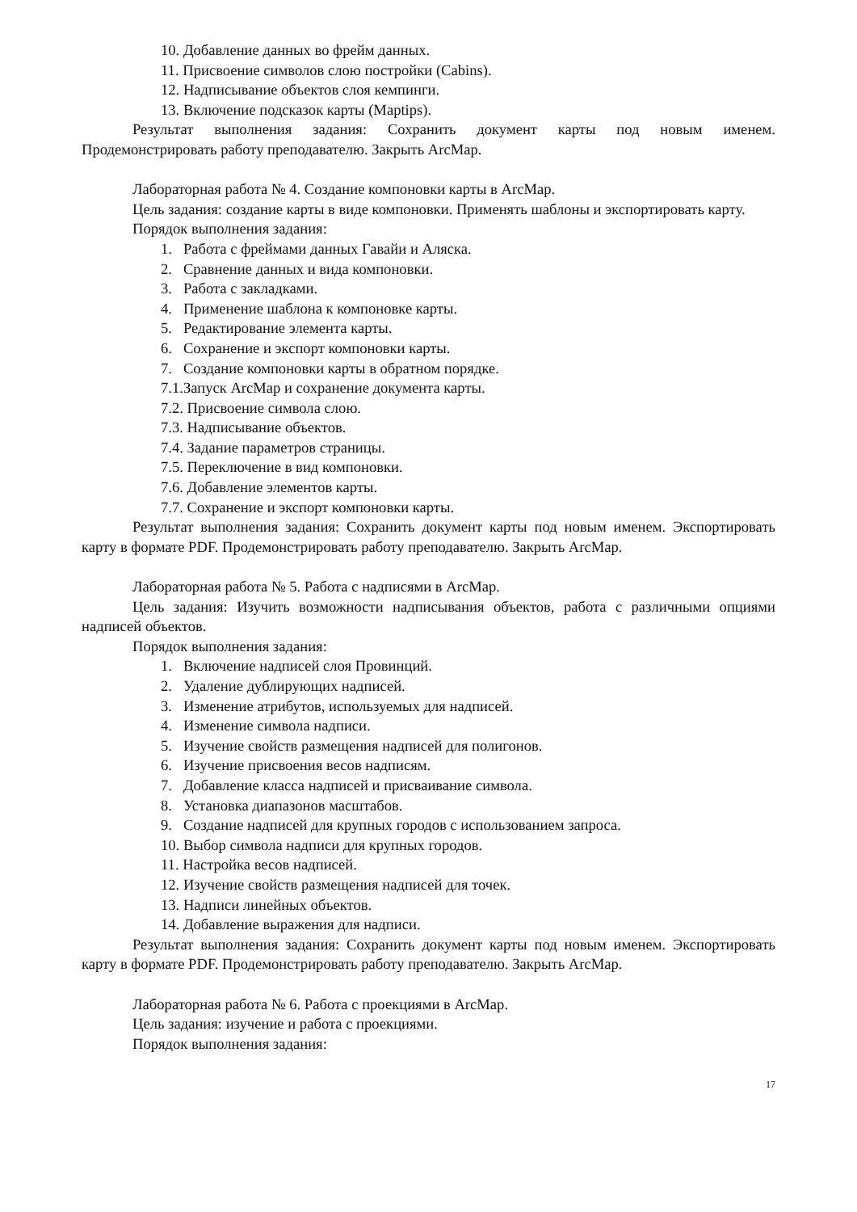10. Добавление данных во фрейм данных.
11. Присвоение символов слою постройки (Cabins).
12. Надписывание объектов слоя кемпинги.
13. Включение подсказок карты (Maptips).
Результат выполнения задания: Сохранить документ карты под новым именем. Продемонстрировать работу преподавателю. Закрыть ArcMap.
Лабораторная работа № 4. Создание компоновки карты в ArcMap.
Цель задания: создание карты в виде компоновки. Применять шаблоны и экспортировать карту.
Порядок выполнения задания:
1. Работа с фреймами данных Гавайи и Аляска.
2. Сравнение данных и вида компоновки.
3. Работа с закладками.
4. Применение шаблона к компоновке карты.
5. Редактирование элемента карты.
6. Сохранение и экспорт компоновки карты.
7. Создание компоновки карты в обратном порядке.
7.1.Запуск ArcMap и сохранение документа карты.
7.2. Присвоение символа слою.
7.3. Надписывание объектов.
7.4. Задание параметров страницы.
7.5. Переключение в вид компоновки.
7.6. Добавление элементов карты.
7.7. Сохранение и экспорт компоновки карты.
Результат выполнения задания: Сохранить документ карты под новым именем. Экспортировать карту в формате PDF. Продемонстрировать работу преподавателю. Закрыть ArcMap.
Лабораторная работа № 5. Работа с надписями в ArcMap.
Цель задания: Изучить возможности надписывания объектов, работа с различными опциями надписей объектов.
Порядок выполнения задания:
1. Включение надписей слоя Провинций.
2. Удаление дублирующих надписей.
3. Изменение атрибутов, используемых для надписей.
4. Изменение символа надписи.
5. Изучение свойств размещения надписей для полигонов.
6. Изучение присвоения весов надписям.
7. Добавление класса надписей и присваивание символа.
8. Установка диапазонов масштабов.
9. Создание надписей для крупных городов с использованием запроса.
10. Выбор символа надписи для крупных городов.
11. Настройка весов надписей.
12. Изучение свойств размещения надписей для точек.
13. Надписи линейных объектов.
14. Добавление выражения для надписи.
Результат выполнения задания: Сохранить документ карты под новым именем. Экспортировать карту в формате PDF. Продемонстрировать работу преподавателю. Закрыть ArcMap.
Лабораторная работа № 6. Работа с проекциями в ArcMap.
Цель задания: изучение и работа с проекциями.
Порядок выполнения задания:
17